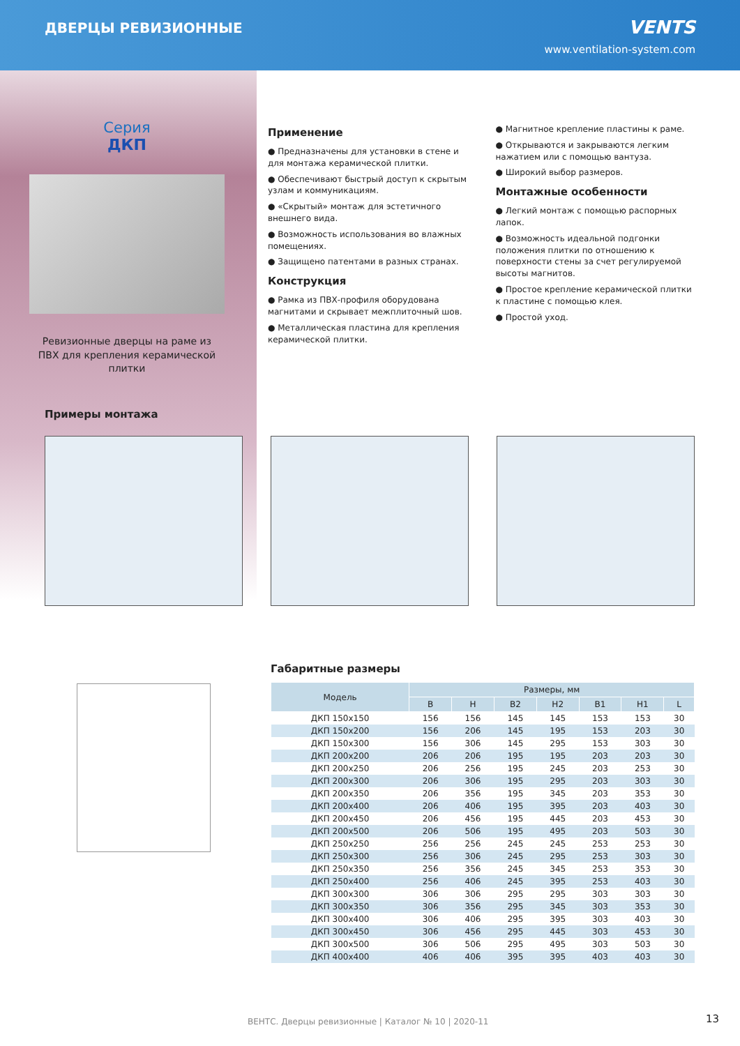ДВЕРЦЫ РЕВИЗИОННЫЕ
VENTS
www.ventilation-system.com
Серия
ДКП
Ревизионные дверцы на раме из
ПВХ для крепления керамической
плитки
Применение
● Предназначены для установки в стене и для монтажа керамической плитки.
● Обеспечивают быстрый доступ к скрытым узлам и коммуникациям.
● «Скрытый» монтаж для эстетичного внешнего вида.
● Возможность использования во влажных помещениях.
● Защищено патентами в разных странах.
Конструкция
● Рамка из ПВХ-профиля оборудована магнитами и скрывает межплиточный шов.
● Металлическая пластина для крепления керамической плитки.
● Магнитное крепление пластины к раме.
● Открываются и закрываются легким нажатием или с помощью вантуза.
● Широкий выбор размеров.
Монтажные особенности
● Легкий монтаж с помощью распорных лапок.
● Возможность идеальной подгонки положения плитки по отношению к поверхности стены за счет регулируемой высоты магнитов.
● Простое крепление керамической плитки к пластине с помощью клея.
● Простой уход.
Примеры монтажа
Габаритные размеры
| Модель | Размеры, мм | | | | | | |
| --- | --- | --- | --- | --- | --- | --- | --- |
| | B | H | B2 | H2 | B1 | H1 | L |
| ДКП 150х150 | 156 | 156 | 145 | 145 | 153 | 153 | 30 |
| ДКП 150х200 | 156 | 206 | 145 | 195 | 153 | 203 | 30 |
| ДКП 150х300 | 156 | 306 | 145 | 295 | 153 | 303 | 30 |
| ДКП 200х200 | 206 | 206 | 195 | 195 | 203 | 203 | 30 |
| ДКП 200х250 | 206 | 256 | 195 | 245 | 203 | 253 | 30 |
| ДКП 200х300 | 206 | 306 | 195 | 295 | 203 | 303 | 30 |
| ДКП 200х350 | 206 | 356 | 195 | 345 | 203 | 353 | 30 |
| ДКП 200х400 | 206 | 406 | 195 | 395 | 203 | 403 | 30 |
| ДКП 200х450 | 206 | 456 | 195 | 445 | 203 | 453 | 30 |
| ДКП 200х500 | 206 | 506 | 195 | 495 | 203 | 503 | 30 |
| ДКП 250х250 | 256 | 256 | 245 | 245 | 253 | 253 | 30 |
| ДКП 250х300 | 256 | 306 | 245 | 295 | 253 | 303 | 30 |
| ДКП 250х350 | 256 | 356 | 245 | 345 | 253 | 353 | 30 |
| ДКП 250х400 | 256 | 406 | 245 | 395 | 253 | 403 | 30 |
| ДКП 300х300 | 306 | 306 | 295 | 295 | 303 | 303 | 30 |
| ДКП 300х350 | 306 | 356 | 295 | 345 | 303 | 353 | 30 |
| ДКП 300х400 | 306 | 406 | 295 | 395 | 303 | 403 | 30 |
| ДКП 300х450 | 306 | 456 | 295 | 445 | 303 | 453 | 30 |
| ДКП 300х500 | 306 | 506 | 295 | 495 | 303 | 503 | 30 |
| ДКП 400х400 | 406 | 406 | 395 | 395 | 403 | 403 | 30 |
ВЕНТС. Дверцы ревизионные | Каталог № 10 | 2020-11
13